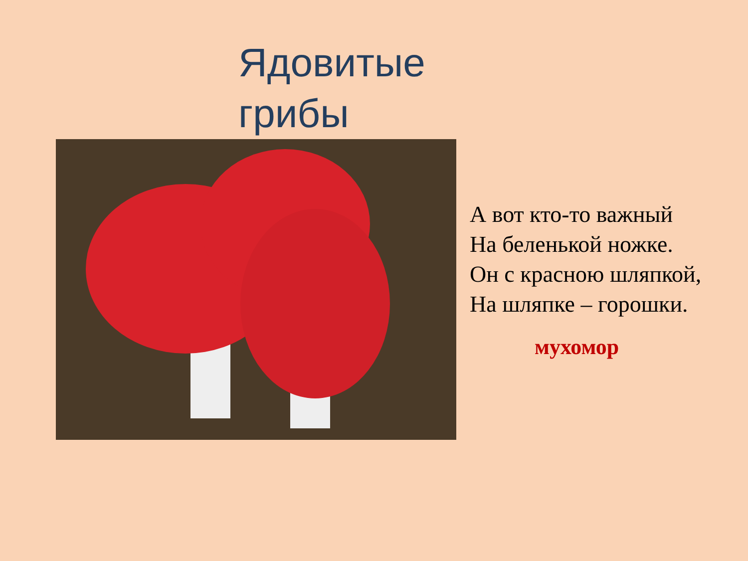Ядовитые
грибы
А вот кто-то важный
На беленькой ножке.
Он с красною шляпкой,
На шляпке – горошки.
мухомор